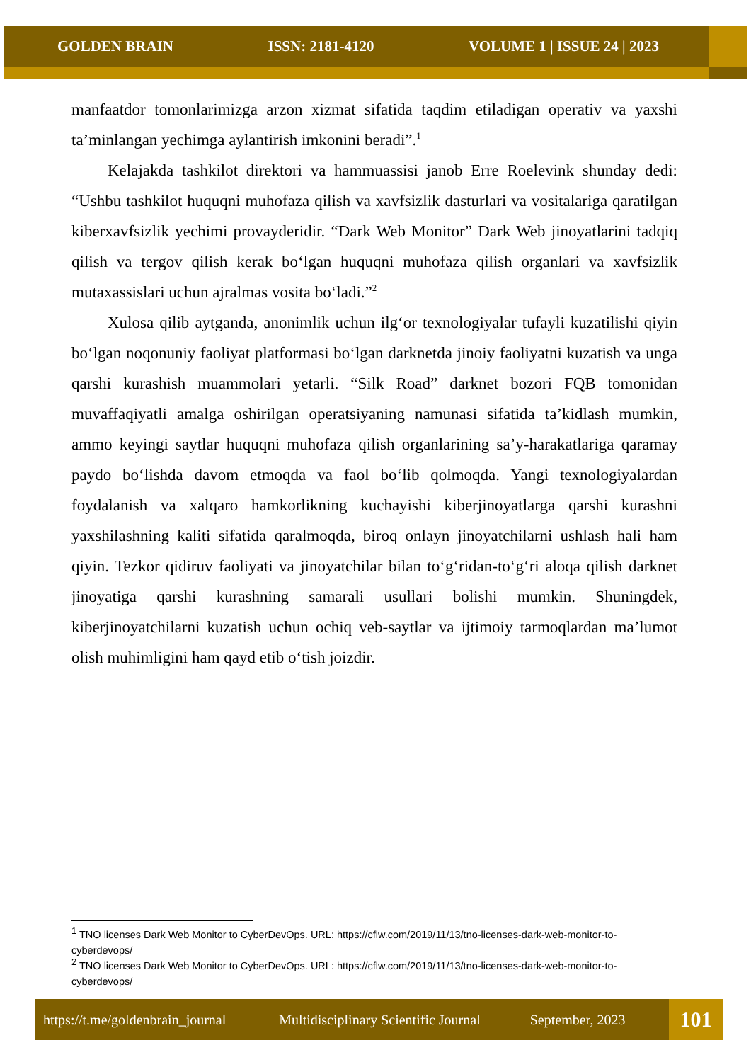GOLDEN BRAIN ISSN: 2181-4120 VOLUME 1 | ISSUE 24 | 2023
manfaatdor tomonlarimizga arzon xizmat sifatida taqdim etiladigan operativ va yaxshi ta’minlangan yechimga aylantirish imkonini beradi”.<sup>1</sup>
Kelajakda tashkilot direktori va hammuassisi janob Erre Roelevink shunday dedi: “Ushbu tashkilot huquqni muhofaza qilish va xavfsizlik dasturlari va vositalariga qaratilgan kiberxavfsizlik yechimi provayderidir. “Dark Web Monitor” Dark Web jinoyatlarini tadqiq qilish va tergov qilish kerak bo‘lgan huquqni muhofaza qilish organlari va xavfsizlik mutaxassislari uchun ajralmas vosita bo‘ladi.”<sup>2</sup>
Xulosa qilib aytganda, anonimlik uchun ilg‘or texnologiyalar tufayli kuzatilishi qiyin bo‘lgan noqonuniy faoliyat platformasi bo‘lgan darknetda jinoiy faoliyatni kuzatish va unga qarshi kurashish muammolari yetarli. “Silk Road” darknet bozori FQB tomonidan muvaffaqiyatli amalga oshirilgan operatsiyaning namunasi sifatida ta’kidlash mumkin, ammo keyingi saytlar huquqni muhofaza qilish organlarining sa’y-harakatlariga qaramay paydo bo‘lishda davom etmoqda va faol bo‘lib qolmoqda. Yangi texnologiyalardan foydalanish va xalqaro hamkorlikning kuchayishi kiberjinoyatlarga qarshi kurashni yaxshilashning kaliti sifatida qaralmoqda, biroq onlayn jinoyatchilarni ushlash hali ham qiyin. Tezkor qidiruv faoliyati va jinoyatchilar bilan to‘g‘ridan-to‘g‘ri aloqa qilish darknet jinoyatiga qarshi kurashning samarali usullari bolishi mumkin. Shuningdek, kiberjinoyatchilarni kuzatish uchun ochiq veb-saytlar va ijtimoiy tarmoqlardan ma’lumot olish muhimligini ham qayd etib o‘tish joizdir.
<sup>1</sup> TNO licenses Dark Web Monitor to CyberDevOps. URL: https://cflw.com/2019/11/13/tno-licenses-dark-web-monitor-to-cyberdevops/
<sup>2</sup> TNO licenses Dark Web Monitor to CyberDevOps. URL: https://cflw.com/2019/11/13/tno-licenses-dark-web-monitor-to-cyberdevops/
https://t.me/goldenbrain_journal Multidisciplinary Scientific Journal September, 2023 101